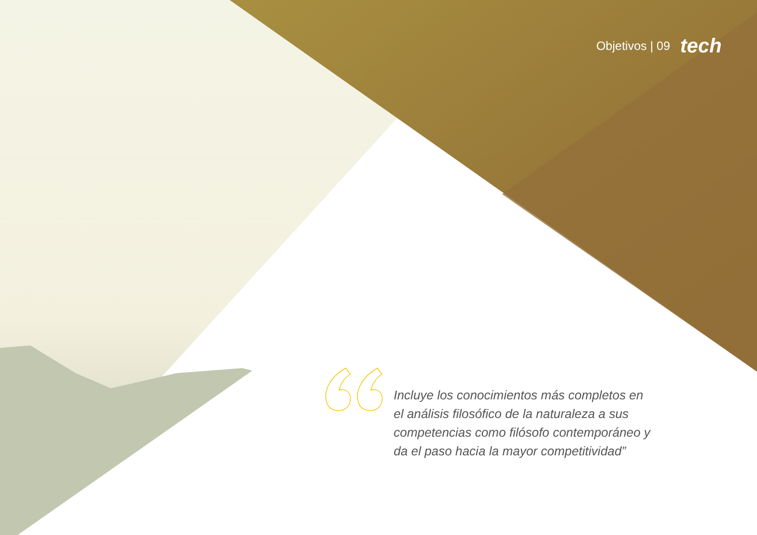Objetivos | 09 tech
Incluye los conocimientos más completos en el análisis filosófico de la naturaleza a sus competencias como filósofo contemporáneo y da el paso hacia la mayor competitividad”